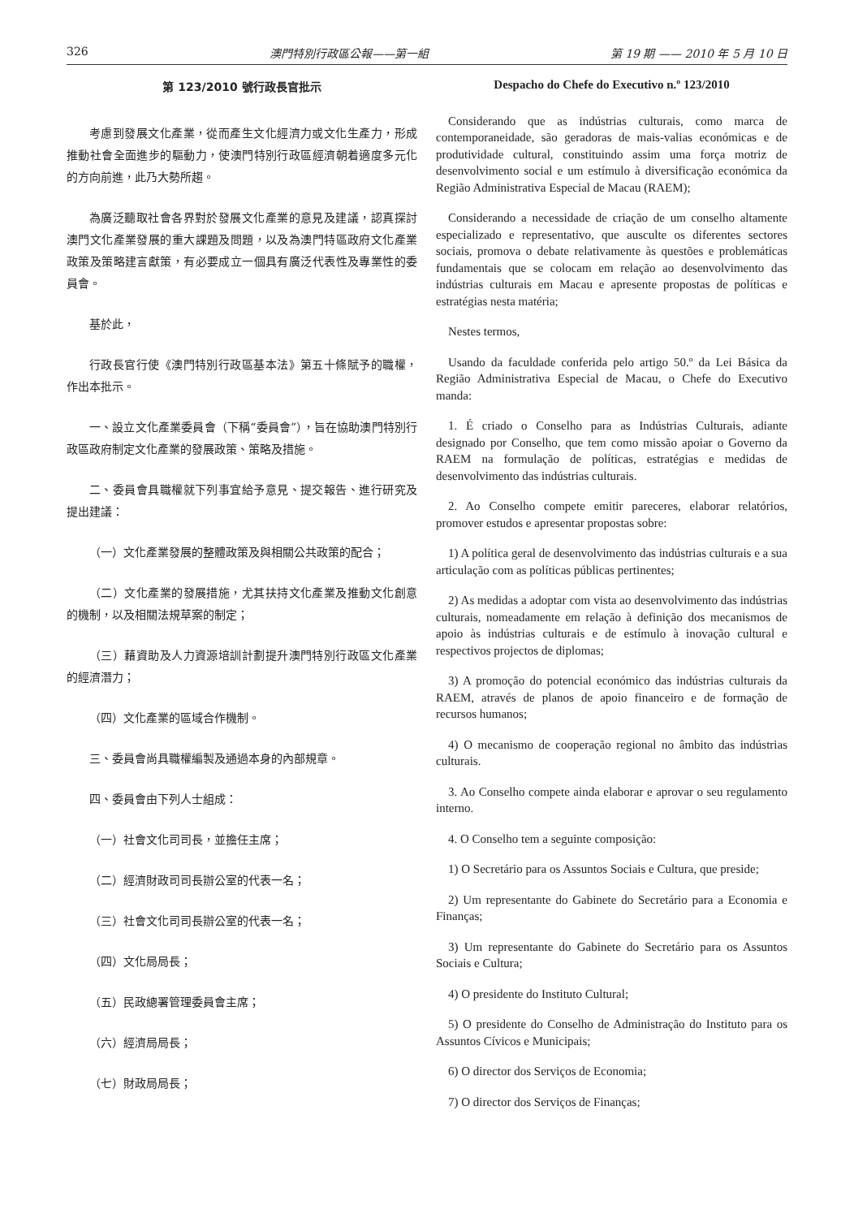326 澳門特別行政區公報——第一組 第 19 期 —— 2010 年 5 月 10 日
第 123/2010 號行政長官批示
考慮到發展文化產業，從而產生文化經濟力或文化生產力，形成推動社會全面進步的驅動力，使澳門特別行政區經濟朝着適度多元化的方向前進，此乃大勢所趨。
為廣泛聽取社會各界對於發展文化產業的意見及建議，認真探討澳門文化產業發展的重大課題及問題，以及為澳門特區政府文化產業政策及策略建言獻策，有必要成立一個具有廣泛代表性及專業性的委員會。
基於此，
行政長官行使《澳門特別行政區基本法》第五十條賦予的職權，作出本批示。
一、設立文化產業委員會（下稱“委員會”），旨在協助澳門特別行政區政府制定文化產業的發展政策、策略及措施。
二、委員會具職權就下列事宜給予意見、提交報告、進行研究及提出建議：
（一）文化產業發展的整體政策及與相關公共政策的配合；
（二）文化產業的發展措施，尤其扶持文化產業及推動文化創意的機制，以及相關法規草案的制定；
（三）藉資助及人力資源培訓計劃提升澳門特別行政區文化產業的經濟潛力；
（四）文化產業的區域合作機制。
三、委員會尚具職權編製及通過本身的內部規章。
四、委員會由下列人士組成：
（一）社會文化司司長，並擔任主席；
（二）經濟財政司司長辦公室的代表一名；
（三）社會文化司司長辦公室的代表一名；
（四）文化局局長；
（五）民政總署管理委員會主席；
（六）經濟局局長；
（七）財政局局長；
Despacho do Chefe do Executivo n.º 123/2010
Considerando que as indústrias culturais, como marca de contemporaneidade, são geradoras de mais-valias económicas e de produtividade cultural, constituindo assim uma força motriz de desenvolvimento social e um estímulo à diversificação económica da Região Administrativa Especial de Macau (RAEM);
Considerando a necessidade de criação de um conselho altamente especializado e representativo, que ausculte os diferentes sectores sociais, promova o debate relativamente às questões e problemáticas fundamentais que se colocam em relação ao desenvolvimento das indústrias culturais em Macau e apresente propostas de políticas e estratégias nesta matéria;
Nestes termos,
Usando da faculdade conferida pelo artigo 50.º da Lei Básica da Região Administrativa Especial de Macau, o Chefe do Executivo manda:
1. É criado o Conselho para as Indústrias Culturais, adiante designado por Conselho, que tem como missão apoiar o Governo da RAEM na formulação de políticas, estratégias e medidas de desenvolvimento das indústrias culturais.
2. Ao Conselho compete emitir pareceres, elaborar relatórios, promover estudos e apresentar propostas sobre:
1) A política geral de desenvolvimento das indústrias culturais e a sua articulação com as políticas públicas pertinentes;
2) As medidas a adoptar com vista ao desenvolvimento das indústrias culturais, nomeadamente em relação à definição dos mecanismos de apoio às indústrias culturais e de estímulo à inovação cultural e respectivos projectos de diplomas;
3) A promoção do potencial económico das indústrias culturais da RAEM, através de planos de apoio financeiro e de formação de recursos humanos;
4) O mecanismo de cooperação regional no âmbito das indústrias culturais.
3. Ao Conselho compete ainda elaborar e aprovar o seu regulamento interno.
4. O Conselho tem a seguinte composição:
1) O Secretário para os Assuntos Sociais e Cultura, que preside;
2) Um representante do Gabinete do Secretário para a Economia e Finanças;
3) Um representante do Gabinete do Secretário para os Assuntos Sociais e Cultura;
4) O presidente do Instituto Cultural;
5) O presidente do Conselho de Administração do Instituto para os Assuntos Cívicos e Municipais;
6) O director dos Serviços de Economia;
7) O director dos Serviços de Finanças;